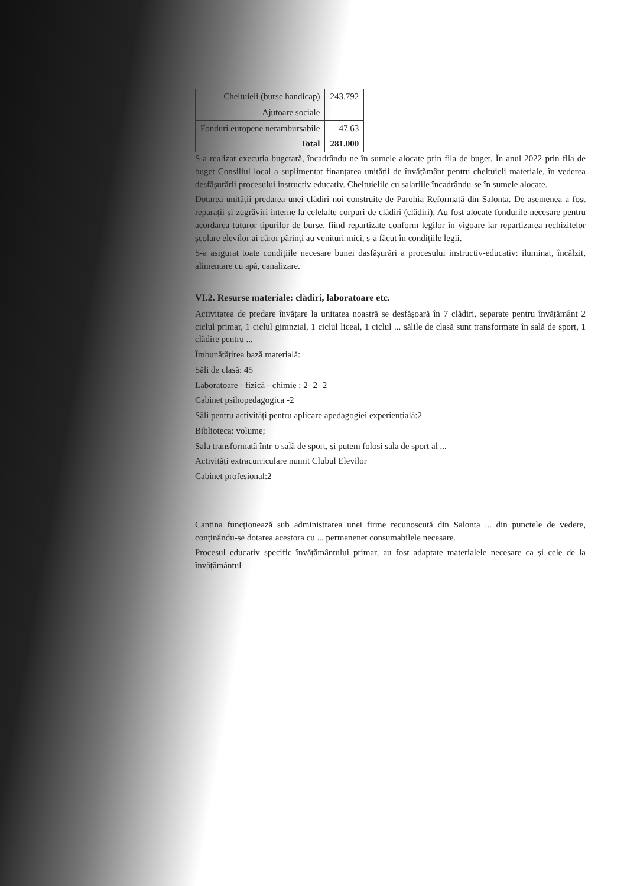| Cheltuieli (burse handicap) | 243.792 |
| Ajutoare sociale | |
| Fonduri europene nerambursabile | 47.63 |
| Total | 281.000 |
S-a realizat execuția bugetară, încadrându-ne în sumele alocate prin fila de buget. În anul 2022 prin fila de buget Consiliul local a suplimentat finanțarea unității de învățământ pentru cheltuieli materiale, în vederea desfășurării procesului instructiv educativ. Cheltuielile cu salariile încadrându-se în sumele alocate.
Dotarea unității predarea unei clădiri noi construite de Parohia Reformată din Salonta. De asemenea a fost reparații și zugrăviri interne la celelalte corpuri de clădiri (clădiri). Au fost alocate fondurile necesare pentru acordarea tuturor tipurilor de burse, fiind repartizate conform legilor în vigoare iar repartizarea rechizitelor școlare elevilor ai căror părinți au venituri mici, s-a făcut în condițiile legii.
S-a asigurat toate condițiile necesare bunei dasfășurări a procesului instructiv-educativ: iluminat, încălzit, alimentare cu apă, canalizare.
VI.2. Resurse materiale: clădiri, laboratoare etc.
Activitatea de predare învățare la unitatea noastră se desfășoară în 7 clădiri, separate pentru învățământ 2 ciclul primar, 1 ciclul gimnzial, 1 ciclul liceal, 1 ciclul ... sălile de clasă sunt transformate în sală de sport, 1 clădire pentru ...
Îmbunătățirea bază materială:
Săli de clasă: 45
Laboratoare - fizică - chimie : 2- 2- 2
Cabinet psihopedagogica -2
Săli pentru activități pentru aplicare apedagogiei experiențială:2
Biblioteca: volume;
Sala transformată într-o sală de sport, și putem folosi sala de sport al ...
Activități extracurriculare numit Clubul Elevilor
Cabinet profesional:2
Cantina funcționează sub administrarea unei firme recunoscută din Salonta ... din punctele de vedere, conținându-se dotarea acestora cu ... permanenet consumabilele necesare.
Procesul educativ specific învățământului primar, au fost adaptate materialele necesare ca și cele de la învățământul